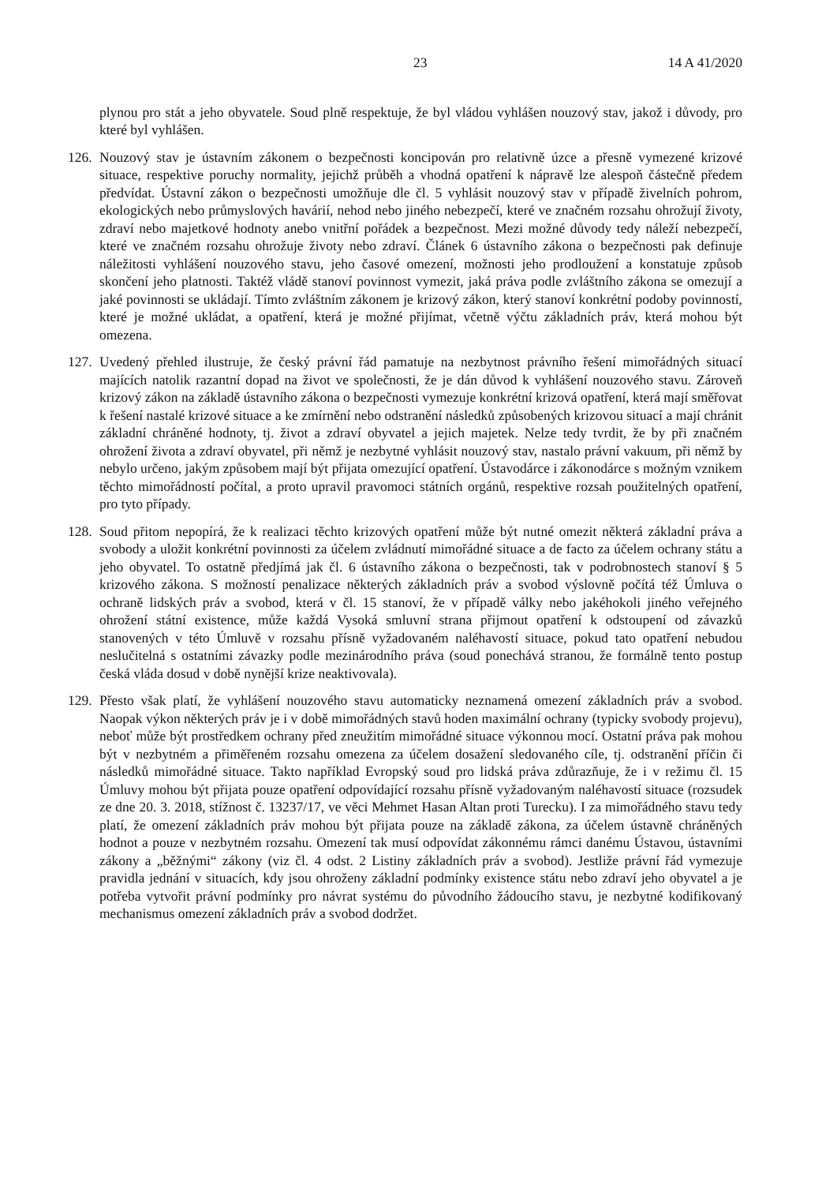23 14 A 41/2020
plynou pro stát a jeho obyvatele. Soud plně respektuje, že byl vládou vyhlášen nouzový stav, jakož i důvody, pro které byl vyhlášen.
126. Nouzový stav je ústavním zákonem o bezpečnosti koncipován pro relativně úzce a přesně vymezené krizové situace, respektive poruchy normality, jejichž průběh a vhodná opatření k nápravě lze alespoň částečně předem předvídat. Ústavní zákon o bezpečnosti umožňuje dle čl. 5 vyhlásit nouzový stav v případě živelních pohrom, ekologických nebo průmyslových havárií, nehod nebo jiného nebezpečí, které ve značném rozsahu ohrožují životy, zdraví nebo majetkové hodnoty anebo vnitřní pořádek a bezpečnost. Mezi možné důvody tedy náleží nebezpečí, které ve značném rozsahu ohrožuje životy nebo zdraví. Článek 6 ústavního zákona o bezpečnosti pak definuje náležitosti vyhlášení nouzového stavu, jeho časové omezení, možnosti jeho prodloužení a konstatuje způsob skončení jeho platnosti. Taktéž vládě stanoví povinnost vymezit, jaká práva podle zvláštního zákona se omezují a jaké povinnosti se ukládají. Tímto zvláštním zákonem je krizový zákon, který stanoví konkrétní podoby povinností, které je možné ukládat, a opatření, která je možné přijímat, včetně výčtu základních práv, která mohou být omezena.
127. Uvedený přehled ilustruje, že český právní řád pamatuje na nezbytnost právního řešení mimořádných situací majících natolik razantní dopad na život ve společnosti, že je dán důvod k vyhlášení nouzového stavu. Zároveň krizový zákon na základě ústavního zákona o bezpečnosti vymezuje konkrétní krizová opatření, která mají směřovat k řešení nastalé krizové situace a ke zmírnění nebo odstranění následků způsobených krizovou situací a mají chránit základní chráněné hodnoty, tj. život a zdraví obyvatel a jejich majetek. Nelze tedy tvrdit, že by při značném ohrožení života a zdraví obyvatel, při němž je nezbytné vyhlásit nouzový stav, nastalo právní vakuum, při němž by nebylo určeno, jakým způsobem mají být přijata omezující opatření. Ústavodárce i zákonodárce s možným vznikem těchto mimořádností počítal, a proto upravil pravomoci státních orgánů, respektive rozsah použitelných opatření, pro tyto případy.
128. Soud přitom nepopírá, že k realizaci těchto krizových opatření může být nutné omezit některá základní práva a svobody a uložit konkrétní povinnosti za účelem zvládnutí mimořádné situace a de facto za účelem ochrany státu a jeho obyvatel. To ostatně předjímá jak čl. 6 ústavního zákona o bezpečnosti, tak v podrobnostech stanoví § 5 krizového zákona. S možností penalizace některých základních práv a svobod výslovně počítá též Úmluva o ochraně lidských práv a svobod, která v čl. 15 stanoví, že v případě války nebo jakéhokoli jiného veřejného ohrožení státní existence, může každá Vysoká smluvní strana přijmout opatření k odstoupení od závazků stanovených v této Úmluvě v rozsahu přísně vyžadovaném naléhavostí situace, pokud tato opatření nebudou neslučitelná s ostatními závazky podle mezinárodního práva (soud ponechává stranou, že formálně tento postup česká vláda dosud v době nynější krize neaktivovala).
129. Přesto však platí, že vyhlášení nouzového stavu automaticky neznamená omezení základních práv a svobod. Naopak výkon některých práv je i v době mimořádných stavů hoden maximální ochrany (typicky svobody projevu), neboť může být prostředkem ochrany před zneužitím mimořádné situace výkonnou mocí. Ostatní práva pak mohou být v nezbytném a přiměřeném rozsahu omezena za účelem dosažení sledovaného cíle, tj. odstranění příčin či následků mimořádné situace. Takto například Evropský soud pro lidská práva zdůrazňuje, že i v režimu čl. 15 Úmluvy mohou být přijata pouze opatření odpovídající rozsahu přísně vyžadovaným naléhavostí situace (rozsudek ze dne 20. 3. 2018, stížnost č. 13237/17, ve věci Mehmet Hasan Altan proti Turecku). I za mimořádného stavu tedy platí, že omezení základních práv mohou být přijata pouze na základě zákona, za účelem ústavně chráněných hodnot a pouze v nezbytném rozsahu. Omezení tak musí odpovídat zákonnému rámci danému Ústavou, ústavními zákony a „běžnými“ zákony (viz čl. 4 odst. 2 Listiny základních práv a svobod). Jestliže právní řád vymezuje pravidla jednání v situacích, kdy jsou ohroženy základní podmínky existence státu nebo zdraví jeho obyvatel a je potřeba vytvořit právní podmínky pro návrat systému do původního žádoucího stavu, je nezbytné kodifikovaný mechanismus omezení základních práv a svobod dodržet.